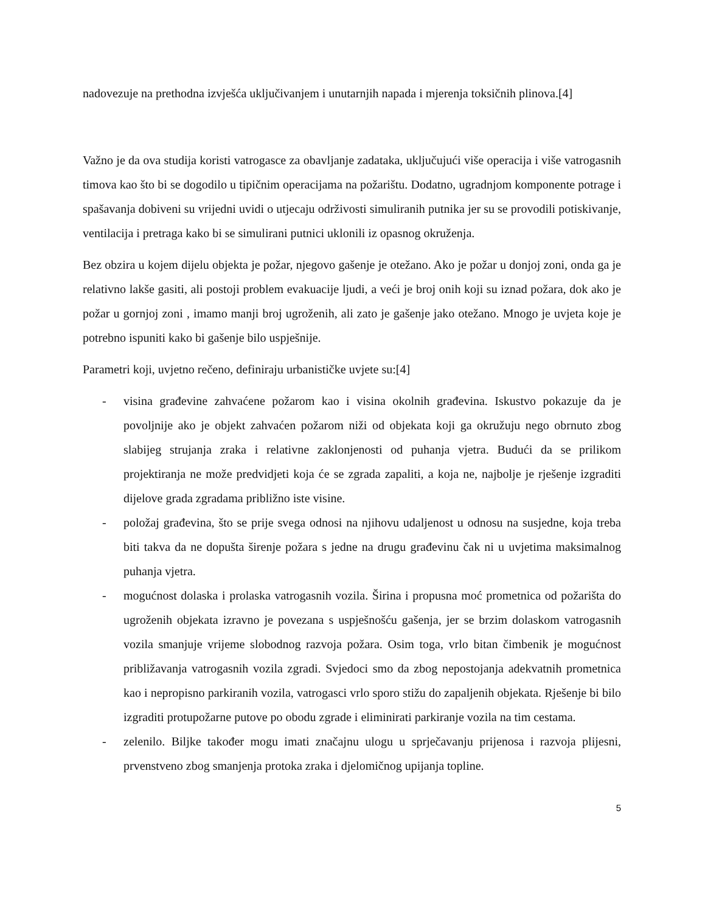nadovezuje na prethodna izvješća uključivanjem i unutarnjih napada i mjerenja toksičnih plinova.[4]
Važno je da ova studija koristi vatrogasce za obavljanje zadataka, uključujući više operacija i više vatrogasnih timova kao što bi se dogodilo u tipičnim operacijama na požarištu. Dodatno, ugradnjom komponente potrage i spašavanja dobiveni su vrijedni uvidi o utjecaju održivosti simuliranih putnika jer su se provodili potiskivanje, ventilacija i pretraga kako bi se simulirani putnici uklonili iz opasnog okruženja.
Bez obzira u kojem dijelu objekta je požar, njegovo gašenje je otežano. Ako je požar u donjoj zoni, onda ga je relativno lakše gasiti, ali postoji problem evakuacije ljudi, a veći je broj onih koji su iznad požara, dok ako je požar u gornjoj zoni , imamo manji broj ugroženih, ali zato je gašenje jako otežano. Mnogo je uvjeta koje je potrebno ispuniti kako bi gašenje bilo uspješnije.
Parametri koji, uvjetno rečeno, definiraju urbanističke uvjete su:[4]
- visina građevine zahvaćene požarom kao i visina okolnih građevina. Iskustvo pokazuje da je povoljnije ako je objekt zahvaćen požarom niži od objekata koji ga okružuju nego obrnuto zbog slabijeg strujanja zraka i relativne zaklonjenosti od puhanja vjetra. Budući da se prilikom projektiranja ne može predvidjeti koja će se zgrada zapaliti, a koja ne, najbolje je rješenje izgraditi dijelove grada zgradama približno iste visine.
- položaj građevina, što se prije svega odnosi na njihovu udaljenost u odnosu na susjedne, koja treba biti takva da ne dopušta širenje požara s jedne na drugu građevinu čak ni u uvjetima maksimalnog puhanja vjetra.
- mogućnost dolaska i prolaska vatrogasnih vozila. Širina i propusna moć prometnica od požarišta do ugroženih objekata izravno je povezana s uspješnošću gašenja, jer se brzim dolaskom vatrogasnih vozila smanjuje vrijeme slobodnog razvoja požara. Osim toga, vrlo bitan čimbenik je mogućnost približavanja vatrogasnih vozila zgradi. Svjedoci smo da zbog nepostojanja adekvatnih prometnica kao i nepropisno parkiranih vozila, vatrogasci vrlo sporo stižu do zapaljenih objekata. Rješenje bi bilo izgraditi protupožarne putove po obodu zgrade i eliminirati parkiranje vozila na tim cestama.
- zelenilo. Biljke također mogu imati značajnu ulogu u sprječavanju prijenosa i razvoja plijesni, prvenstveno zbog smanjenja protoka zraka i djelomičnog upijanja topline.
5